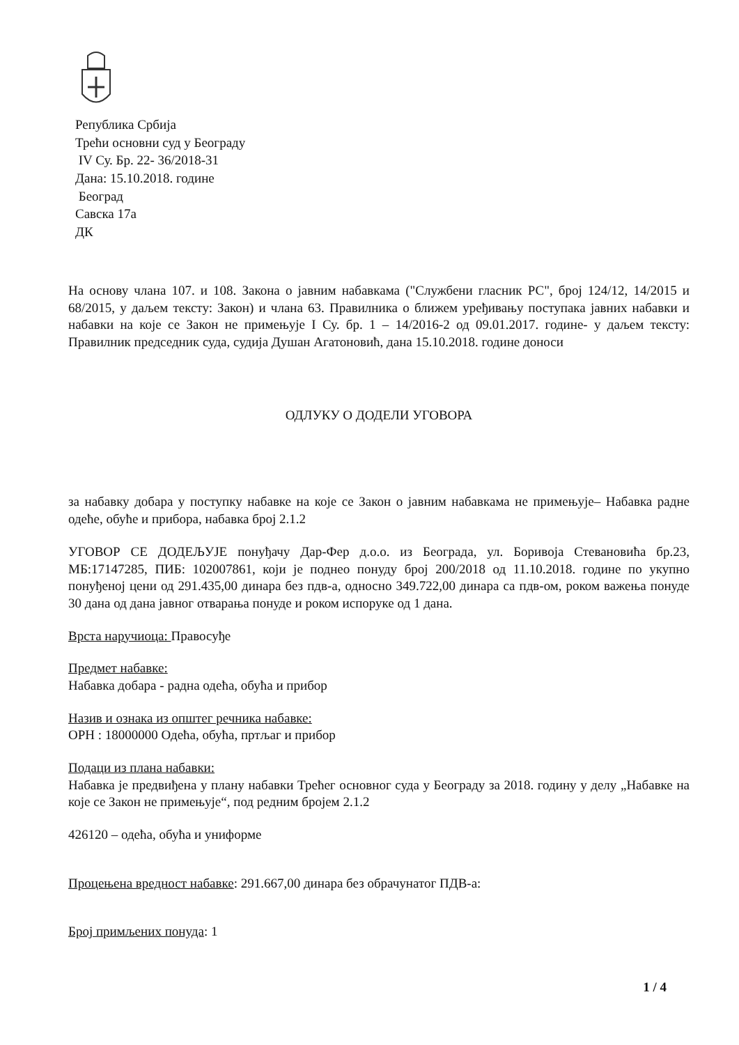Република Србија
Трећи основни суд у Београду
IV Су. Бр. 22- 36/2018-31
Дана: 15.10.2018. године
Београд
Савска 17а
ДК
На основу члана 107. и 108. Закона о јавним набавкама ("Службени гласник РС", број 124/12, 14/2015 и 68/2015, у даљем тексту: Закон) и члана 63. Правилника о ближем уређивању поступака јавних набавки и набавки на које се Закон не примењује I Су. бр. 1 – 14/2016-2 од 09.01.2017. године- у даљем тексту: Правилник председник суда, судија Душан Агатоновић, дана 15.10.2018. године доноси
ОДЛУКУ О ДОДЕЛИ УГОВОРА
за набавку добара у поступку набавке на које се Закон о јавним набавкама не примењује– Набавка радне одеће, обуће и прибора, набавка број 2.1.2
УГОВОР СЕ ДОДЕЉУЈЕ понуђачу Дар-Фер д.о.о. из Београда, ул. Боривоја Стевановића бр.23, МБ:17147285, ПИБ: 102007861, који је поднео понуду број 200/2018 од 11.10.2018. године по укупно понуђеној цени од 291.435,00 динара без пдв-а, односно 349.722,00 динара са пдв-ом, роком важења понуде 30 дана од дана јавног отварања понуде и роком испоруке од 1 дана.
Врста наручиоца: Правосуђе
Предмет набавке:
Набавка добара - радна одећа, обућа и прибор
Назив и ознака из општег речника набавке:
ОРН : 18000000 Одећа, обућа, пртљаг и прибор
Подаци из плана набавки:
Набавка је предвиђена у плану набавки Трећег основног суда у Београду за 2018. годину у делу „Набавке на које се Закон не примењује“, под редним бројем 2.1.2
426120 – одећа, обућа и униформе
Процењена вредност набавке: 291.667,00 динара без обрачунатог ПДВ-а:
Број примљених понуда: 1
1 / 4